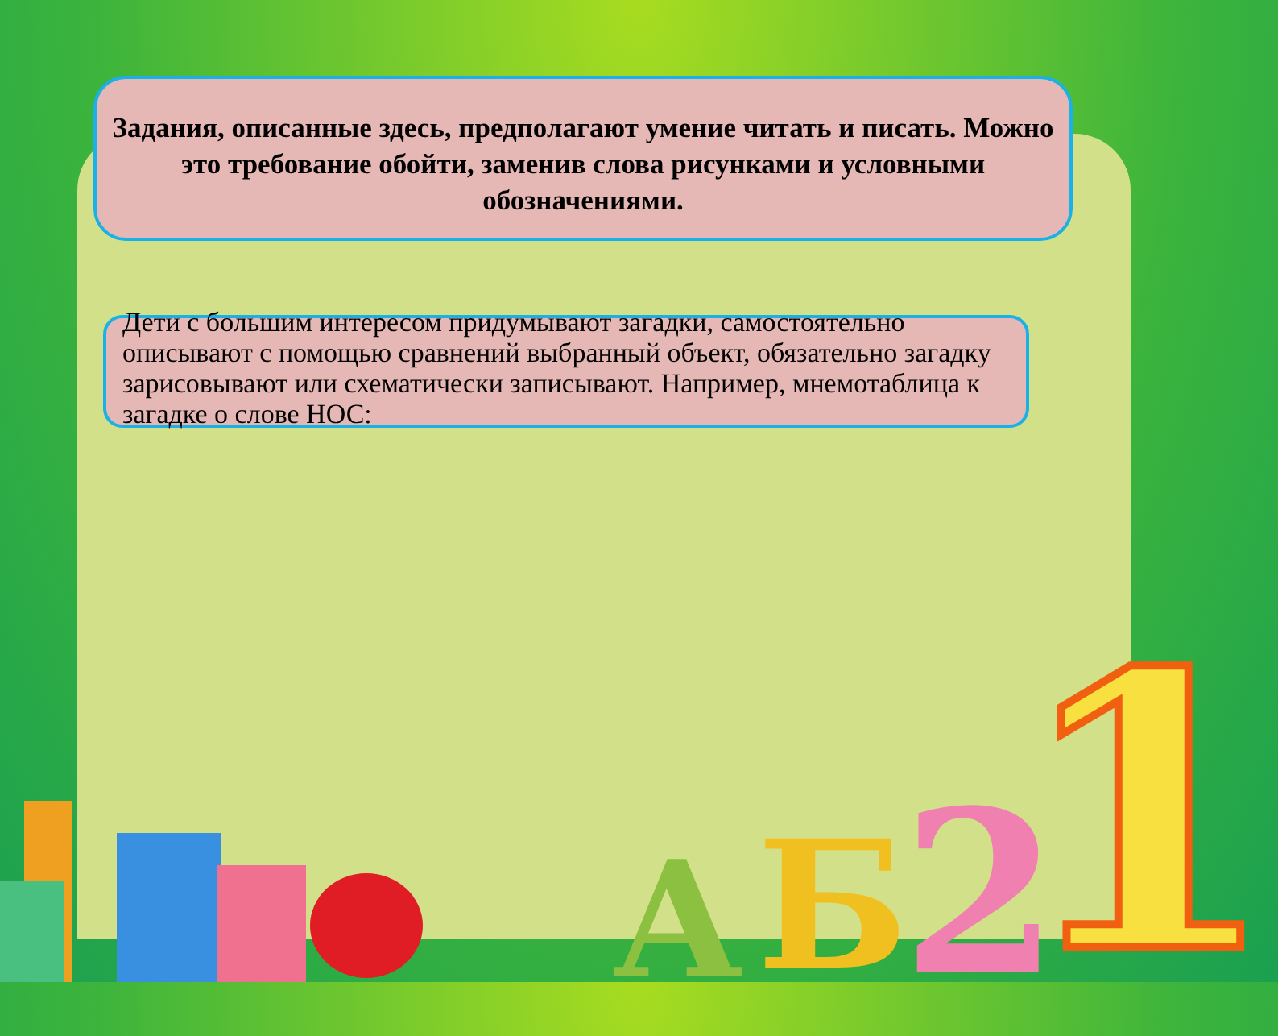Задания, описанные здесь, предполагают умение читать и писать. Можно это требование обойти, заменив слова рисунками и условными обозначениями.
Дети с большим интересом придумывают загадки, самостоятельно описывают с помощью сравнений выбранный объект, обязательно загадку зарисовывают или схематически записывают. Например, мнемотаблица к загадке о слове НОС:
А Б 2 1